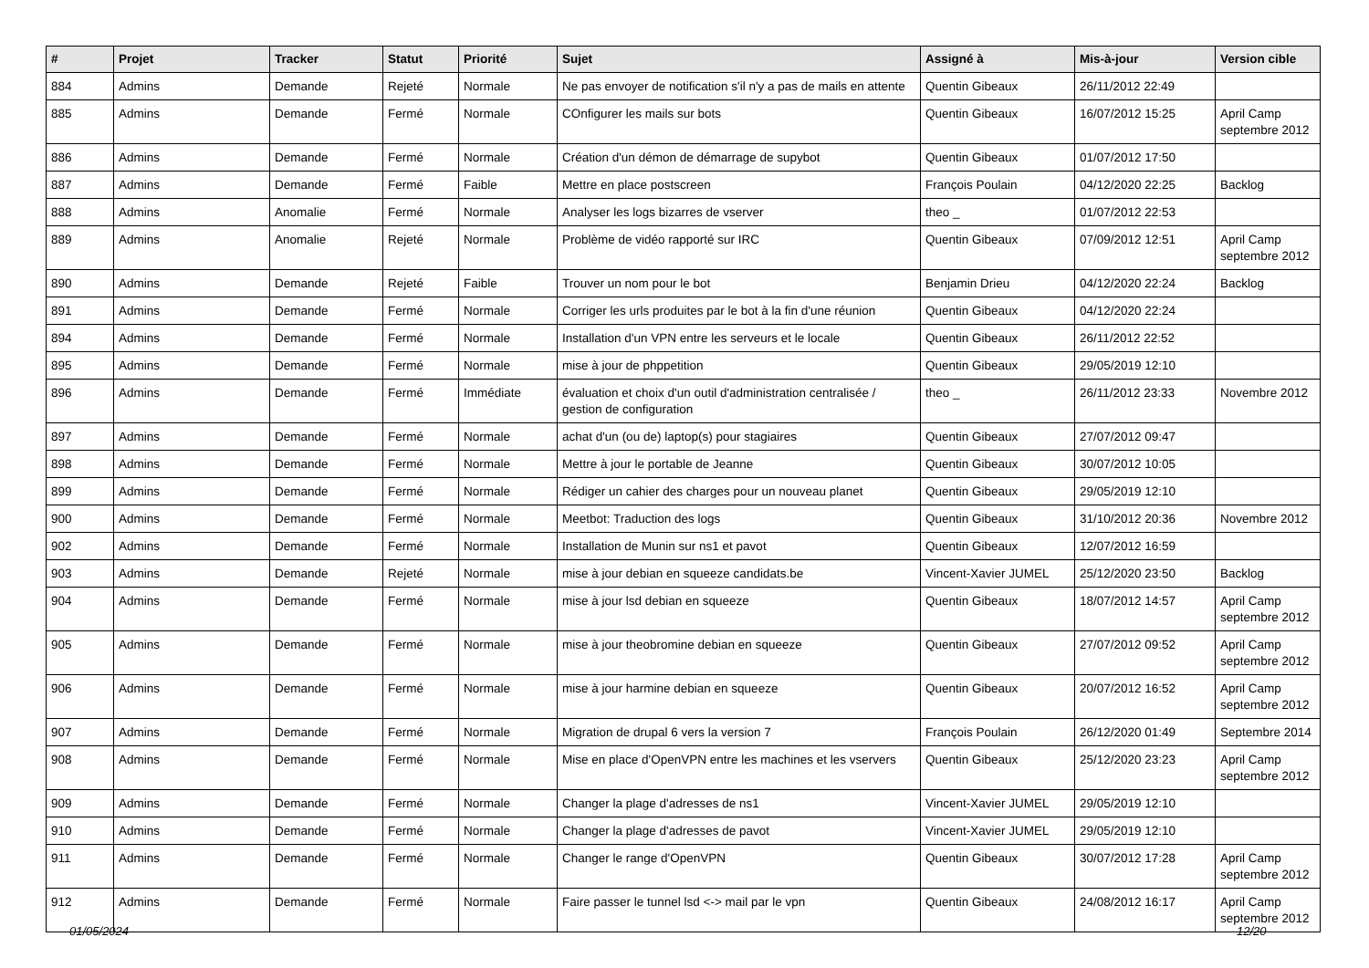| # | Projet | Tracker | Statut | Priorité | Sujet | Assigné à | Mis-à-jour | Version cible |
| --- | --- | --- | --- | --- | --- | --- | --- | --- |
| 884 | Admins | Demande | Rejeté | Normale | Ne pas envoyer de notification s'il n'y a pas de mails en attente | Quentin Gibeaux | 26/11/2012 22:49 | |
| 885 | Admins | Demande | Fermé | Normale | COnfigurer les mails sur bots | Quentin Gibeaux | 16/07/2012 15:25 | April Camp septembre 2012 |
| 886 | Admins | Demande | Fermé | Normale | Création d'un démon de démarrage de supybot | Quentin Gibeaux | 01/07/2012 17:50 | |
| 887 | Admins | Demande | Fermé | Faible | Mettre en place postscreen | François Poulain | 04/12/2020 22:25 | Backlog |
| 888 | Admins | Anomalie | Fermé | Normale | Analyser les logs bizarres de vserver | theo _ | 01/07/2012 22:53 | |
| 889 | Admins | Anomalie | Rejeté | Normale | Problème de vidéo rapporté sur IRC | Quentin Gibeaux | 07/09/2012 12:51 | April Camp septembre 2012 |
| 890 | Admins | Demande | Rejeté | Faible | Trouver un nom pour le bot | Benjamin Drieu | 04/12/2020 22:24 | Backlog |
| 891 | Admins | Demande | Fermé | Normale | Corriger les urls produites par le bot à la fin d'une réunion | Quentin Gibeaux | 04/12/2020 22:24 | |
| 894 | Admins | Demande | Fermé | Normale | Installation d'un VPN entre les serveurs et le locale | Quentin Gibeaux | 26/11/2012 22:52 | |
| 895 | Admins | Demande | Fermé | Normale | mise à jour de phppetition | Quentin Gibeaux | 29/05/2019 12:10 | |
| 896 | Admins | Demande | Fermé | Immédiate | évaluation et choix d'un outil d'administration centralisée / gestion de configuration | theo _ | 26/11/2012 23:33 | Novembre 2012 |
| 897 | Admins | Demande | Fermé | Normale | achat d'un (ou de) laptop(s) pour stagiaires | Quentin Gibeaux | 27/07/2012 09:47 | |
| 898 | Admins | Demande | Fermé | Normale | Mettre à jour le portable de Jeanne | Quentin Gibeaux | 30/07/2012 10:05 | |
| 899 | Admins | Demande | Fermé | Normale | Rédiger un cahier des charges pour un nouveau planet | Quentin Gibeaux | 29/05/2019 12:10 | |
| 900 | Admins | Demande | Fermé | Normale | Meetbot: Traduction des logs | Quentin Gibeaux | 31/10/2012 20:36 | Novembre 2012 |
| 902 | Admins | Demande | Fermé | Normale | Installation de Munin sur ns1 et pavot | Quentin Gibeaux | 12/07/2012 16:59 | |
| 903 | Admins | Demande | Rejeté | Normale | mise à jour debian en squeeze candidats.be | Vincent-Xavier JUMEL | 25/12/2020 23:50 | Backlog |
| 904 | Admins | Demande | Fermé | Normale | mise à jour lsd debian en squeeze | Quentin Gibeaux | 18/07/2012 14:57 | April Camp septembre 2012 |
| 905 | Admins | Demande | Fermé | Normale | mise à jour theobromine debian en squeeze | Quentin Gibeaux | 27/07/2012 09:52 | April Camp septembre 2012 |
| 906 | Admins | Demande | Fermé | Normale | mise à jour harmine debian en squeeze | Quentin Gibeaux | 20/07/2012 16:52 | April Camp septembre 2012 |
| 907 | Admins | Demande | Fermé | Normale | Migration de drupal 6 vers la version 7 | François Poulain | 26/12/2020 01:49 | Septembre 2014 |
| 908 | Admins | Demande | Fermé | Normale | Mise en place d'OpenVPN entre les machines et les vservers | Quentin Gibeaux | 25/12/2020 23:23 | April Camp septembre 2012 |
| 909 | Admins | Demande | Fermé | Normale | Changer la plage d'adresses de ns1 | Vincent-Xavier JUMEL | 29/05/2019 12:10 | |
| 910 | Admins | Demande | Fermé | Normale | Changer la plage d'adresses de pavot | Vincent-Xavier JUMEL | 29/05/2019 12:10 | |
| 911 | Admins | Demande | Fermé | Normale | Changer le range d'OpenVPN | Quentin Gibeaux | 30/07/2012 17:28 | April Camp septembre 2012 |
| 912 | Admins | Demande | Fermé | Normale | Faire passer le tunnel lsd <-> mail par le vpn | Quentin Gibeaux | 24/08/2012 16:17 | April Camp septembre 2012 |
01/05/2024 12/20